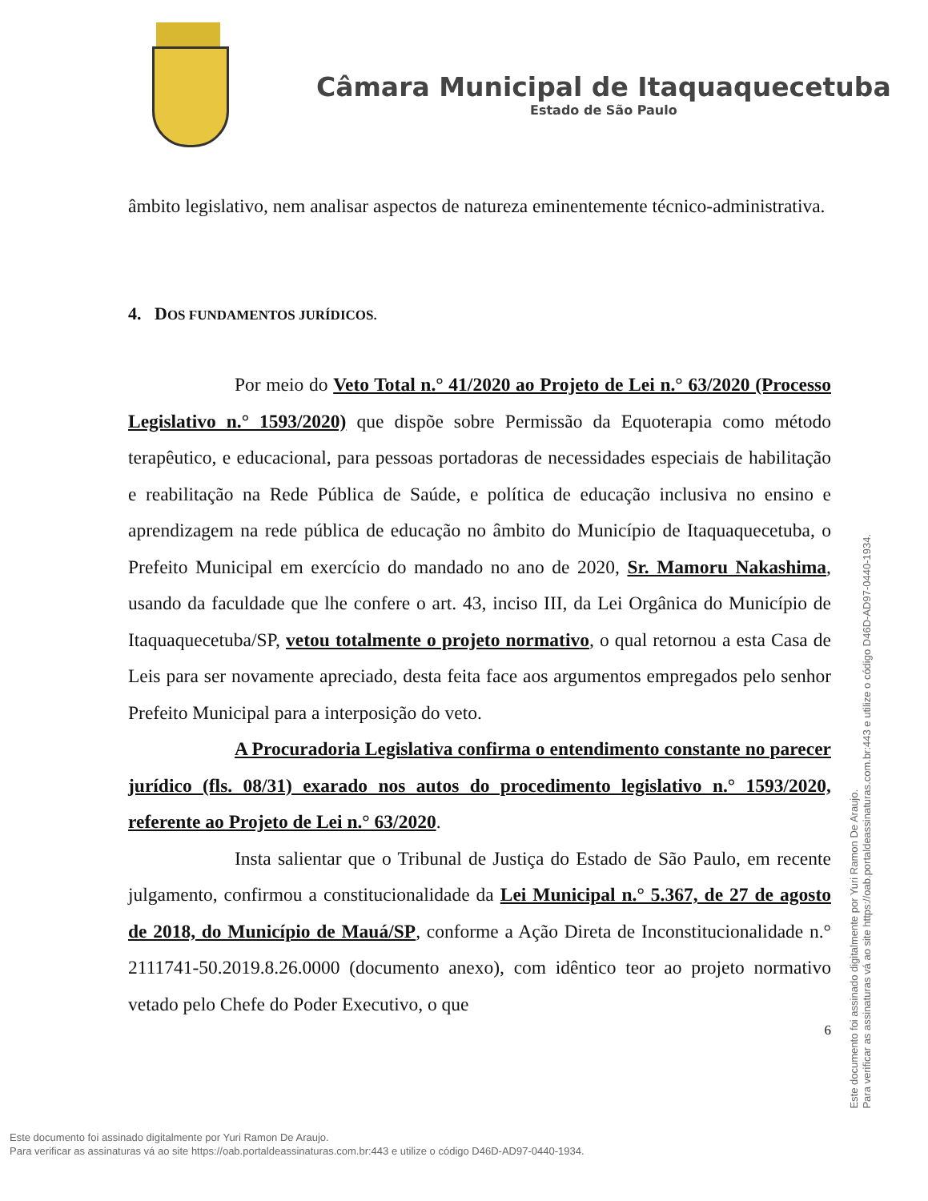Câmara Municipal de Itaquaquecetuba
Estado de São Paulo
âmbito legislativo, nem analisar aspectos de natureza eminentemente técnico-administrativa.
4. DOS FUNDAMENTOS JURÍDICOS.
Por meio do Veto Total n.° 41/2020 ao Projeto de Lei n.° 63/2020 (Processo Legislativo n.° 1593/2020) que dispõe sobre Permissão da Equoterapia como método terapêutico, e educacional, para pessoas portadoras de necessidades especiais de habilitação e reabilitação na Rede Pública de Saúde, e política de educação inclusiva no ensino e aprendizagem na rede pública de educação no âmbito do Município de Itaquaquecetuba, o Prefeito Municipal em exercício do mandado no ano de 2020, Sr. Mamoru Nakashima, usando da faculdade que lhe confere o art. 43, inciso III, da Lei Orgânica do Município de Itaquaquecetuba/SP, vetou totalmente o projeto normativo, o qual retornou a esta Casa de Leis para ser novamente apreciado, desta feita face aos argumentos empregados pelo senhor Prefeito Municipal para a interposição do veto.
A Procuradoria Legislativa confirma o entendimento constante no parecer jurídico (fls. 08/31) exarado nos autos do procedimento legislativo n.° 1593/2020, referente ao Projeto de Lei n.° 63/2020.
Insta salientar que o Tribunal de Justiça do Estado de São Paulo, em recente julgamento, confirmou a constitucionalidade da Lei Municipal n.° 5.367, de 27 de agosto de 2018, do Município de Mauá/SP, conforme a Ação Direta de Inconstitucionalidade n.° 2111741-50.2019.8.26.0000 (documento anexo), com idêntico teor ao projeto normativo vetado pelo Chefe do Poder Executivo, o que
6
Este documento foi assinado digitalmente por Yuri Ramon De Araujo.
Para verificar as assinaturas vá ao site https://oab.portaldeassinaturas.com.br:443 e utilize o código D46D-AD97-0440-1934.
Este documento foi assinado digitalmente por Yuri Ramon De Araujo.
Para verificar as assinaturas vá ao site https://oab.portaldeassinaturas.com.br:443 e utilize o código D46D-AD97-0440-1934.